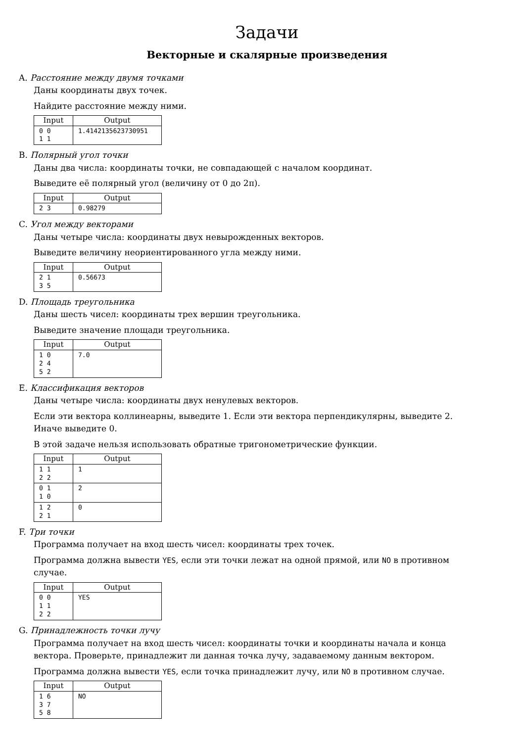Задачи
Векторные и скалярные произведения
A. Расстояние между двумя точками
Даны координаты двух точек.
Найдите расстояние между ними.
| Input | Output |
| --- | --- |
| 0 0 1 1 | 1.4142135623730951 |
B. Полярный угол точки
Даны два числа: координаты точки, не совпадающей с началом координат.
Выведите её полярный угол (величину от 0 до 2π).
| Input | Output |
| --- | --- |
| 2 3 | 0.98279 |
C. Угол между векторами
Даны четыре числа: координаты двух невырожденных векторов.
Выведите величину неориентированного угла между ними.
| Input | Output |
| --- | --- |
| 2 1 3 5 | 0.56673 |
D. Площадь треугольника
Даны шесть чисел: координаты трех вершин треугольника.
Выведите значение площади треугольника.
| Input | Output |
| --- | --- |
| 1 0 2 4 5 2 | 7.0 |
E. Классификация векторов
Даны четыре числа: координаты двух ненулевых векторов.
Если эти вектора коллинеарны, выведите 1. Если эти вектора перпендикулярны, выведите 2. Иначе выведите 0.
В этой задаче нельзя использовать обратные тригонометрические функции.
| Input | Output |
| --- | --- |
| 1 1 2 2 | 1 |
| 0 1 1 0 | 2 |
| 1 2 2 1 | 0 |
F. Три точки
Программа получает на вход шесть чисел: координаты трех точек.
Программа должна вывести YES, если эти точки лежат на одной прямой, или NO в противном случае.
| Input | Output |
| --- | --- |
| 0 0 1 1 2 2 | YES |
G. Принадлежность точки лучу
Программа получает на вход шесть чисел: координаты точки и координаты начала и конца вектора. Проверьте, принадлежит ли данная точка лучу, задаваемому данным вектором.
Программа должна вывести YES, если точка принадлежит лучу, или NO в противном случае.
| Input | Output |
| --- | --- |
| 1 6 3 7 5 8 | NO |